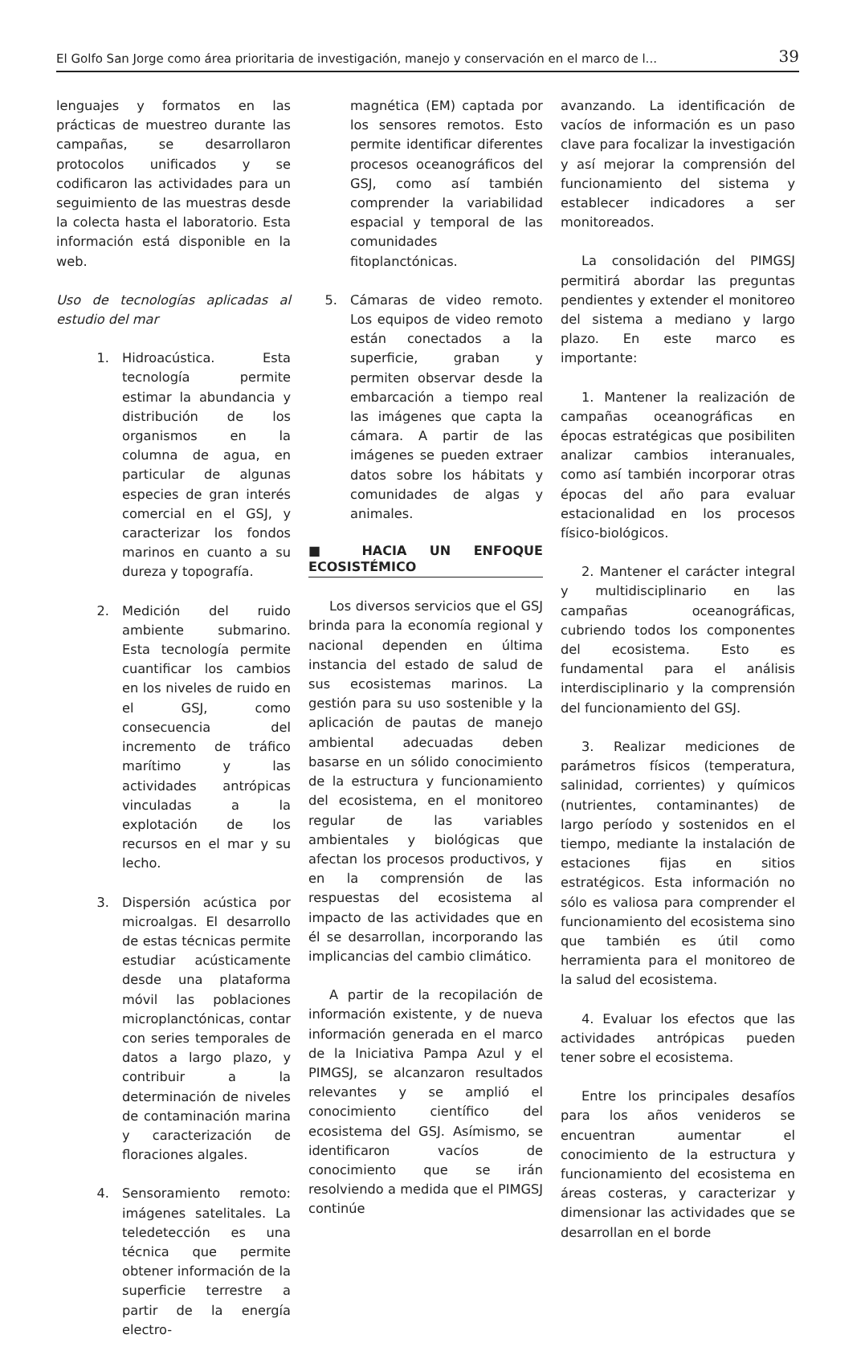El Golfo San Jorge como área prioritaria de investigación, manejo y conservación en el marco de l... 39
lenguajes y formatos en las prácticas de muestreo durante las campañas, se desarrollaron protocolos unificados y se codificaron las actividades para un seguimiento de las muestras desde la colecta hasta el laboratorio. Esta información está disponible en la web.
Uso de tecnologías aplicadas al estudio del mar
1. Hidroacústica. Esta tecnología permite estimar la abundancia y distribución de los organismos en la columna de agua, en particular de algunas especies de gran interés comercial en el GSJ, y caracterizar los fondos marinos en cuanto a su dureza y topografía.
2. Medición del ruido ambiente submarino. Esta tecnología permite cuantificar los cambios en los niveles de ruido en el GSJ, como consecuencia del incremento de tráfico marítimo y las actividades antrópicas vinculadas a la explotación de los recursos en el mar y su lecho.
3. Dispersión acústica por microalgas. El desarrollo de estas técnicas permite estudiar acústicamente desde una plataforma móvil las poblaciones microplanctónicas, contar con series temporales de datos a largo plazo, y contribuir a la determinación de niveles de contaminación marina y caracterización de floraciones algales.
4. Sensoramiento remoto: imágenes satelitales. La teledetección es una técnica que permite obtener información de la superficie terrestre a partir de la energía electro-
magnética (EM) captada por los sensores remotos. Esto permite identificar diferentes procesos oceanográficos del GSJ, como así también comprender la variabilidad espacial y temporal de las comunidades fitoplanctónicas.
5. Cámaras de video remoto. Los equipos de video remoto están conectados a la superficie, graban y permiten observar desde la embarcación a tiempo real las imágenes que capta la cámara. A partir de las imágenes se pueden extraer datos sobre los hábitats y comunidades de algas y animales.
■ HACIA UN ENFOQUE ECOSISTÉMICO
Los diversos servicios que el GSJ brinda para la economía regional y nacional dependen en última instancia del estado de salud de sus ecosistemas marinos. La gestión para su uso sostenible y la aplicación de pautas de manejo ambiental adecuadas deben basarse en un sólido conocimiento de la estructura y funcionamiento del ecosistema, en el monitoreo regular de las variables ambientales y biológicas que afectan los procesos productivos, y en la comprensión de las respuestas del ecosistema al impacto de las actividades que en él se desarrollan, incorporando las implicancias del cambio climático.
A partir de la recopilación de información existente, y de nueva información generada en el marco de la Iniciativa Pampa Azul y el PIMGSJ, se alcanzaron resultados relevantes y se amplió el conocimiento científico del ecosistema del GSJ. Asímismo, se identificaron vacíos de conocimiento que se irán resolviendo a medida que el PIMGSJ continúe
avanzando. La identificación de vacíos de información es un paso clave para focalizar la investigación y así mejorar la comprensión del funcionamiento del sistema y establecer indicadores a ser monitoreados.
La consolidación del PIMGSJ permitirá abordar las preguntas pendientes y extender el monitoreo del sistema a mediano y largo plazo. En este marco es importante:
1. Mantener la realización de campañas oceanográficas en épocas estratégicas que posibiliten analizar cambios interanuales, como así también incorporar otras épocas del año para evaluar estacionalidad en los procesos físico-biológicos.
2. Mantener el carácter integral y multidisciplinario en las campañas oceanográficas, cubriendo todos los componentes del ecosistema. Esto es fundamental para el análisis interdisciplinario y la comprensión del funcionamiento del GSJ.
3. Realizar mediciones de parámetros físicos (temperatura, salinidad, corrientes) y químicos (nutrientes, contaminantes) de largo período y sostenidos en el tiempo, mediante la instalación de estaciones fijas en sitios estratégicos. Esta información no sólo es valiosa para comprender el funcionamiento del ecosistema sino que también es útil como herramienta para el monitoreo de la salud del ecosistema.
4. Evaluar los efectos que las actividades antrópicas pueden tener sobre el ecosistema.
Entre los principales desafíos para los años venideros se encuentran aumentar el conocimiento de la estructura y funcionamiento del ecosistema en áreas costeras, y caracterizar y dimensionar las actividades que se desarrollan en el borde